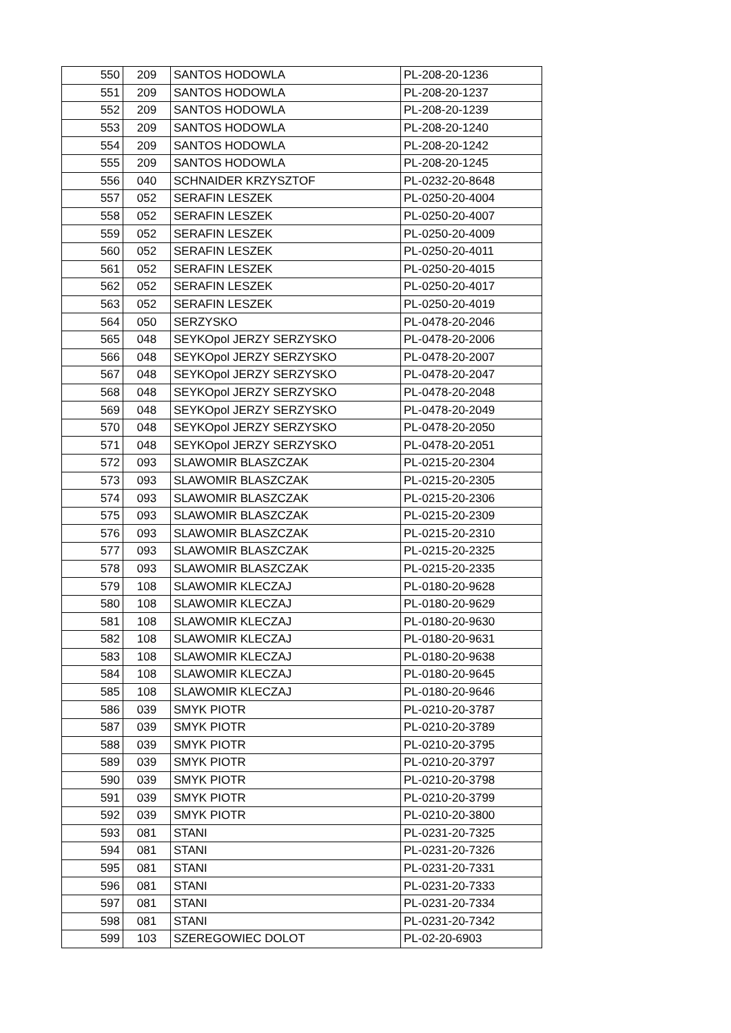| 550 | 209 | SANTOS HODOWLA | PL-208-20-1236 |
| 551 | 209 | SANTOS HODOWLA | PL-208-20-1237 |
| 552 | 209 | SANTOS HODOWLA | PL-208-20-1239 |
| 553 | 209 | SANTOS HODOWLA | PL-208-20-1240 |
| 554 | 209 | SANTOS HODOWLA | PL-208-20-1242 |
| 555 | 209 | SANTOS HODOWLA | PL-208-20-1245 |
| 556 | 040 | SCHNAIDER KRZYSZTOF | PL-0232-20-8648 |
| 557 | 052 | SERAFIN LESZEK | PL-0250-20-4004 |
| 558 | 052 | SERAFIN LESZEK | PL-0250-20-4007 |
| 559 | 052 | SERAFIN LESZEK | PL-0250-20-4009 |
| 560 | 052 | SERAFIN LESZEK | PL-0250-20-4011 |
| 561 | 052 | SERAFIN LESZEK | PL-0250-20-4015 |
| 562 | 052 | SERAFIN LESZEK | PL-0250-20-4017 |
| 563 | 052 | SERAFIN LESZEK | PL-0250-20-4019 |
| 564 | 050 | SERZYSKO | PL-0478-20-2046 |
| 565 | 048 | SEYKOpol JERZY SERZYSKO | PL-0478-20-2006 |
| 566 | 048 | SEYKOpol JERZY SERZYSKO | PL-0478-20-2007 |
| 567 | 048 | SEYKOpol JERZY SERZYSKO | PL-0478-20-2047 |
| 568 | 048 | SEYKOpol JERZY SERZYSKO | PL-0478-20-2048 |
| 569 | 048 | SEYKOpol JERZY SERZYSKO | PL-0478-20-2049 |
| 570 | 048 | SEYKOpol JERZY SERZYSKO | PL-0478-20-2050 |
| 571 | 048 | SEYKOpol JERZY SERZYSKO | PL-0478-20-2051 |
| 572 | 093 | SLAWOMIR BLASZCZAK | PL-0215-20-2304 |
| 573 | 093 | SLAWOMIR BLASZCZAK | PL-0215-20-2305 |
| 574 | 093 | SLAWOMIR BLASZCZAK | PL-0215-20-2306 |
| 575 | 093 | SLAWOMIR BLASZCZAK | PL-0215-20-2309 |
| 576 | 093 | SLAWOMIR BLASZCZAK | PL-0215-20-2310 |
| 577 | 093 | SLAWOMIR BLASZCZAK | PL-0215-20-2325 |
| 578 | 093 | SLAWOMIR BLASZCZAK | PL-0215-20-2335 |
| 579 | 108 | SLAWOMIR KLECZAJ | PL-0180-20-9628 |
| 580 | 108 | SLAWOMIR KLECZAJ | PL-0180-20-9629 |
| 581 | 108 | SLAWOMIR KLECZAJ | PL-0180-20-9630 |
| 582 | 108 | SLAWOMIR KLECZAJ | PL-0180-20-9631 |
| 583 | 108 | SLAWOMIR KLECZAJ | PL-0180-20-9638 |
| 584 | 108 | SLAWOMIR KLECZAJ | PL-0180-20-9645 |
| 585 | 108 | SLAWOMIR KLECZAJ | PL-0180-20-9646 |
| 586 | 039 | SMYK PIOTR | PL-0210-20-3787 |
| 587 | 039 | SMYK PIOTR | PL-0210-20-3789 |
| 588 | 039 | SMYK PIOTR | PL-0210-20-3795 |
| 589 | 039 | SMYK PIOTR | PL-0210-20-3797 |
| 590 | 039 | SMYK PIOTR | PL-0210-20-3798 |
| 591 | 039 | SMYK PIOTR | PL-0210-20-3799 |
| 592 | 039 | SMYK PIOTR | PL-0210-20-3800 |
| 593 | 081 | STANI | PL-0231-20-7325 |
| 594 | 081 | STANI | PL-0231-20-7326 |
| 595 | 081 | STANI | PL-0231-20-7331 |
| 596 | 081 | STANI | PL-0231-20-7333 |
| 597 | 081 | STANI | PL-0231-20-7334 |
| 598 | 081 | STANI | PL-0231-20-7342 |
| 599 | 103 | SZEREGOWIEC DOLOT | PL-02-20-6903 |